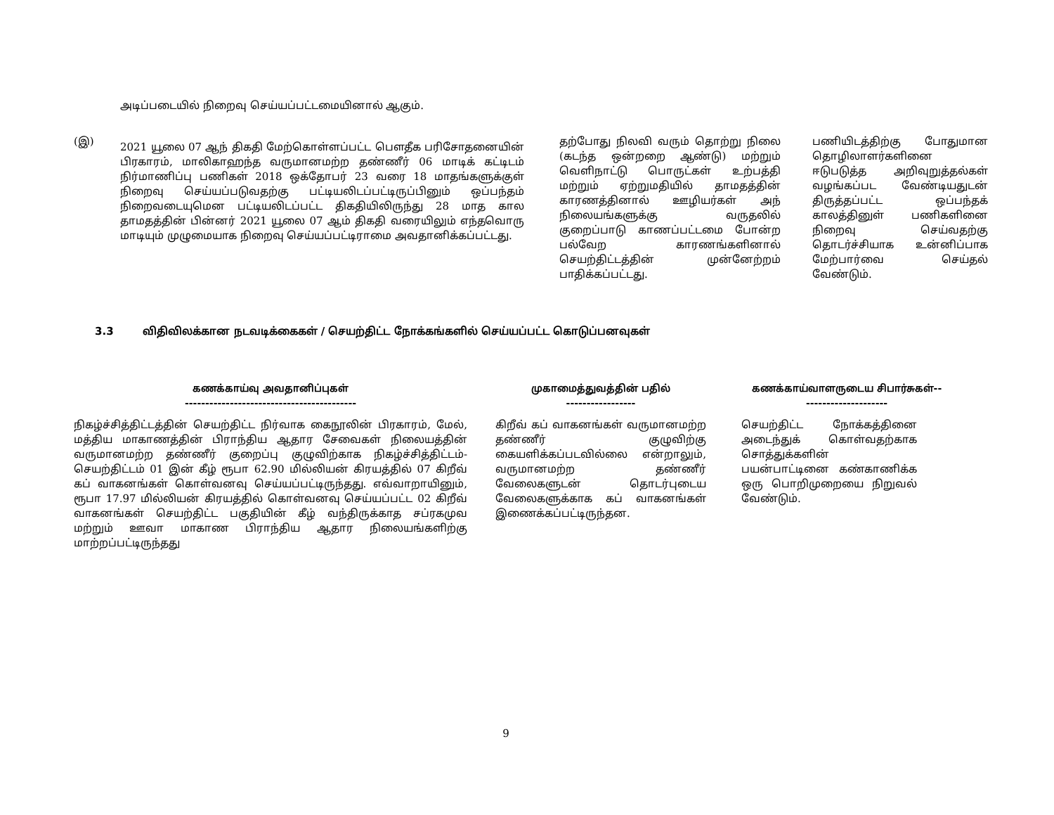அடிப்படையில் நிறைவு செய்யப்பட்டமையினால் ஆகும்.
(இ)
2021 யூலை 07 ஆந் திகதி மேற்கொள்ளப்பட்ட பௌதீக பரிசோதனையின் பிரகாரம், மாலிகாஹந்த வருமானமற்ற தண்ணீர் 06 மாடிக் கட்டிடம் நிர்மாணிப்பு பணிகள் 2018 ஒக்தோபர் 23 வரை 18 மாதங்களுக்குள் நிறைவு செய்யப்படுவதற்கு பட்டியலிடப்பட்டிருப்பினும் ஒப்பந்தம் நிறைவடையுமென பட்டியலிடப்பட்ட திகதியிலிருந்து 28 மாத கால தாமதத்தின் பின்னர் 2021 யூலை 07 ஆம் திகதி வரையிலும் எந்தவொரு மாடியும் முழுமையாக நிறைவு செய்யப்பட்டிராமை அவதானிக்கப்பட்டது.
தற்போது நிலவி வரும் தொற்று நிலை (கடந்த ஒன்றறை ஆண்டு) மற்றும் வெளிநாட்டு பொருட்கள் உற்பத்தி மற்றும் ஏற்றுமதியில் தாமதத்தின் காரணத்தினால் ஊழியர்கள் அந் நிலையங்களுக்கு வருதலில் குறைப்பாடு காணப்பட்டமை போன்ற பல்வேற காரணங்களினால் செயற்திட்டத்தின் முன்னேற்றம் பாதிக்கப்பட்டது.
பணியிடத்திற்கு போதுமான தொழிலாளர்களினை ஈடுபடுத்த அறிவுறுத்தல்கள் வழங்கப்பட வேண்டியதுடன் திருத்தப்பட்ட ஒப்பந்தக் காலத்தினுள் பணிகளினை நிறைவு செய்வதற்கு தொடர்ச்சியாக உன்னிப்பாக மேற்பார்வை செய்தல் வேண்டும்.
3.3 விதிவிலக்கான நடவடிக்கைகள் / செயற்திட்ட நோக்கங்களில் செய்யப்பட்ட கொடுப்பனவுகள்
கணக்காய்வு அவதானிப்புகள்
------------------------------------------
நிகழ்ச்சித்திட்டத்தின் செயற்திட்ட நிர்வாக கைநூலின் பிரகாரம், மேல், மத்திய மாகாணத்தின் பிராந்திய ஆதார சேவைகள் நிலையத்தின் வருமானமற்ற தண்ணீர் குறைப்பு குழுவிற்காக நிகழ்ச்சித்திட்டம்- செயற்திட்டம் 01 இன் கீழ் ரூபா 62.90 மில்லியன் கிரயத்தில் 07 கிறீவ் கப் வாகனங்கள் கொள்வனவு செய்யப்பட்டிருந்தது. எவ்வாறாயினும், ரூபா 17.97 மில்லியன் கிரயத்தில் கொள்வனவு செய்யப்பட்ட 02 கிறீவ் வாகனங்கள் செயற்திட்ட பகுதியின் கீழ் வந்திருக்காத சப்ரகமுவ மற்றும் ஊவா மாகாண பிராந்திய ஆதார நிலையங்களிற்கு மாற்றப்பட்டிருந்தது
முகாமைத்துவத்தின் பதில்
-----------------
கிறீவ் கப் வாகனங்கள் வருமானமற்ற தண்ணீர் குழுவிற்கு கையளிக்கப்படவில்லை என்றாலும், வருமானமற்ற தண்ணீர் வேலைகளுடன் தொடர்புடைய வேலைகளுக்காக கப் வாகனங்கள் இணைக்கப்பட்டிருந்தன.
கணக்காய்வாளருடைய சிபார்சுகள்--
--------------------
செயற்திட்ட நோக்கத்தினை அடைந்துக் கொள்வதற்காக சொத்துக்களின் பயன்பாட்டினை கண்காணிக்க ஒரு பொறிமுறையை நிறுவல் வேண்டும்.
9